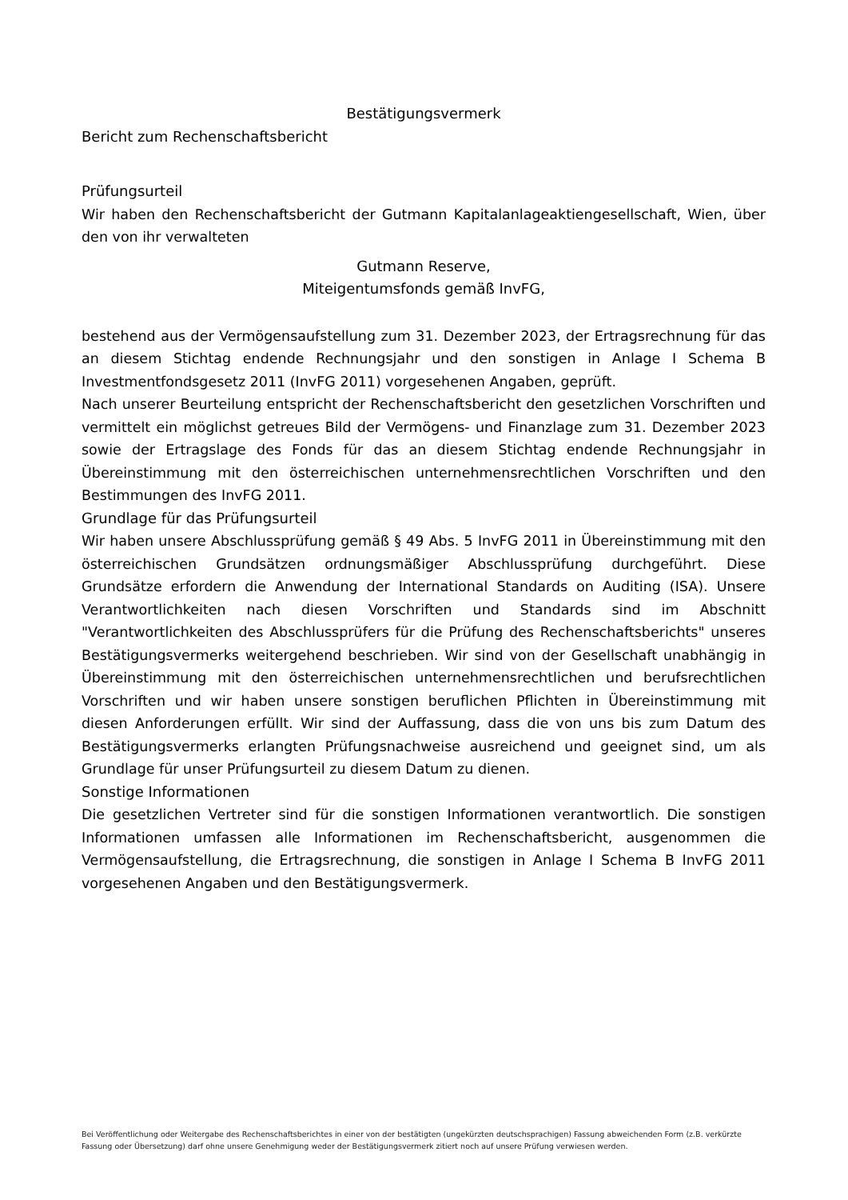Bestätigungsvermerk
Bericht zum Rechenschaftsbericht
Prüfungsurteil
Wir haben den Rechenschaftsbericht der Gutmann Kapitalanlageaktiengesellschaft, Wien, über den von ihr verwalteten
Gutmann Reserve,
Miteigentumsfonds gemäß InvFG,
bestehend aus der Vermögensaufstellung zum 31. Dezember 2023, der Ertragsrechnung für das an diesem Stichtag endende Rechnungsjahr und den sonstigen in Anlage I Schema B Investmentfondsgesetz 2011 (InvFG 2011) vorgesehenen Angaben, geprüft.
Nach unserer Beurteilung entspricht der Rechenschaftsbericht den gesetzlichen Vorschriften und vermittelt ein möglichst getreues Bild der Vermögens- und Finanzlage zum 31. Dezember 2023 sowie der Ertragslage des Fonds für das an diesem Stichtag endende Rechnungsjahr in Übereinstimmung mit den österreichischen unternehmensrechtlichen Vorschriften und den Bestimmungen des InvFG 2011.
Grundlage für das Prüfungsurteil
Wir haben unsere Abschlussprüfung gemäß § 49 Abs. 5 InvFG 2011 in Übereinstimmung mit den österreichischen Grundsätzen ordnungsmäßiger Abschlussprüfung durchgeführt. Diese Grundsätze erfordern die Anwendung der International Standards on Auditing (ISA). Unsere Verantwortlichkeiten nach diesen Vorschriften und Standards sind im Abschnitt "Verantwortlichkeiten des Abschlussprüfers für die Prüfung des Rechenschaftsberichts" unseres Bestätigungsvermerks weitergehend beschrieben. Wir sind von der Gesellschaft unabhängig in Übereinstimmung mit den österreichischen unternehmensrechtlichen und berufsrechtlichen Vorschriften und wir haben unsere sonstigen beruflichen Pflichten in Übereinstimmung mit diesen Anforderungen erfüllt. Wir sind der Auffassung, dass die von uns bis zum Datum des Bestätigungsvermerks erlangten Prüfungsnachweise ausreichend und geeignet sind, um als Grundlage für unser Prüfungsurteil zu diesem Datum zu dienen.
Sonstige Informationen
Die gesetzlichen Vertreter sind für die sonstigen Informationen verantwortlich. Die sonstigen Informationen umfassen alle Informationen im Rechenschaftsbericht, ausgenommen die Vermögensaufstellung, die Ertragsrechnung, die sonstigen in Anlage I Schema B InvFG 2011 vorgesehenen Angaben und den Bestätigungsvermerk.
Bei Veröffentlichung oder Weitergabe des Rechenschaftsberichtes in einer von der bestätigten (ungekürzten deutschsprachigen) Fassung abweichenden Form (z.B. verkürzte Fassung oder Übersetzung) darf ohne unsere Genehmigung weder der Bestätigungsvermerk zitiert noch auf unsere Prüfung verwiesen werden.